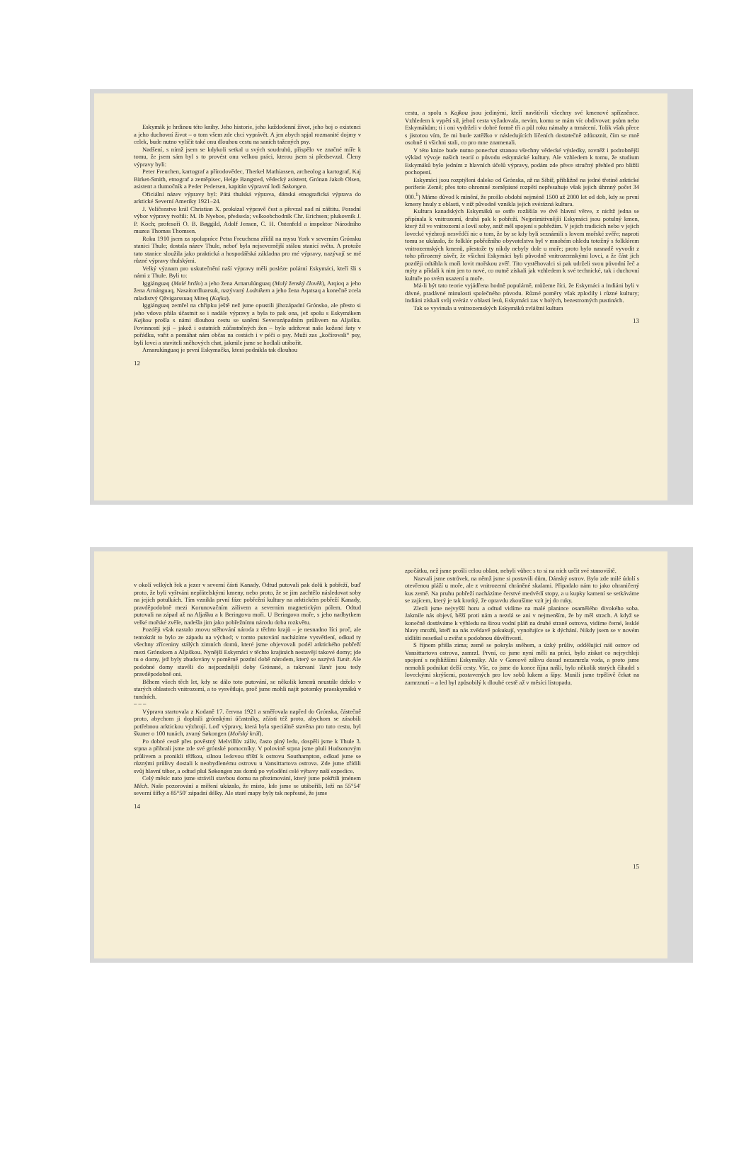Eskymák je hrdinou této knihy. Jeho historie, jeho každodenní život, jeho boj o existenci a jeho duchovní život – o tom všem zde chci vyprávět. A jen abych spjal rozmanité dojmy v celek, bude nutno vylíčit také onu dlouhou cestu na saních tažených psy.
Nadšení, s nímž jsem se kdykoli setkal u svých soudruhů, přispělo ve značné míře k tomu, že jsem sám byl s to provést onu velkou práci, kterou jsem si předsevzal. Členy výpravy byli:
Peter Freuchen, kartograf a přírodovědec, Therkel Mathiassen, archeolog a kartograf, Kaj Birket-Smith, etnograf a zeměpisec, Helge Bangsted, vědecký asistent, Grónan Jakob Olsen, asistent a tlumočník a Peder Pedersen, kapitán výpravní lodi Søkongen.
Oficiální název výpravy byl: Pátá thulská výprava, dánská etnografická výprava do arktické Severní Ameriky 1921–24.
J. Veličenstvo král Christian X. prokázal výpravě čest a převzal nad ní záštitu. Poradní výbor výpravy tvořili: M. Ib Nyeboe, předseda; velkoobchodník Chr. Erichsen; plukovník J. P. Koch; profesoři O. B. Bøggild, Adolf Jensen, C. H. Ostenfeld a inspektor Národního muzea Thomas Thomsen.
Roku 1910 jsem za spolupráce Petra Freuchena zřídil na mysu York v severním Grónsku stanici Thule; dostala název Thule, neboť byla nejsevernější stálou stanicí světa. A protože tato stanice sloužila jako praktická a hospodářská základna pro mé výpravy, nazývají se mé různé výpravy thulskými.
Velký význam pro uskutečnění naší výpravy měli posléze polární Eskymáci, kteří šli s námi z Thule. Byli to:
Iggiánguaq (Malé hrdlo) a jeho žena Arnarulúnguaq (Malý ženský člověk), Arqioq a jeho žena Arnánguaq, Nasaitordluarsuk, nazývaný Lodníkem a jeho žena Aqatsaq a konečně zcela mladistvý Qâvigarssuaq Miteq (Kajka).
Iggiánguaq zemřel na chřipku ještě než jsme opustili jihozápadní Grónsko, ale přesto si jeho vdova přála účastnit se i nadále výpravy a byla to pak ona, jež spolu s Eskymákem Kajkou prošla s námi dlouhou cestu se saněmi Severozápadním průlivem na Aljašku. Povinností její – jakož i ostatních zúčastněných žen – bylo udržovat naše kožené šaty v pořádku, vařit a pomáhat nám občas na cestách i v péči o psy. Muži zas „kočírovali“ psy, byli lovci a staviteli sněhových chat, jakmile jsme se hodlali utábořit.
Arnarulúnguaq je první Eskymačka, která podnikla tak dlouhou
12
cestu, a spolu s Kajkou jsou jedinými, kteří navštívili všechny své kmenové spřízněnce. Vzhledem k vypětí sil, jehož cesta vyžadovala, nevím, komu se mám víc obdivovat: psům nebo Eskymákům; ti i oni vydrželi v dobré formě tři a půl roku námahy a trmácení. Tolik však přece s jistotou vím, že mi bude zatěžko v následujících líčeních dostatečně zdůraznit, čím se mně osobně ti všichni stali, co pro mne znamenali.
V této knize bude nutno ponechat stranou všechny vědecké výsledky, rovněž i podrobnější výklad vývoje našich teorií o původu eskymácké kultury. Ale vzhledem k tomu, že studium Eskymáků bylo jedním z hlavních účelů výpravy, podám zde přece stručný přehled pro bližší pochopení.
Eskymáci jsou rozptýleni daleko od Grónska, až na Sibiř, přibližně na jedné třetině arktické periferie Země; přes toto ohromné zeměpisné rozpětí nepřesahuje však jejich úhrnný počet 34 000.<sup>1</sup>) Máme důvod k mínění, že prošlo období nejméně 1500 až 2000 let od dob, kdy se první kmeny hnuly z oblasti, v níž původně vznikla jejich svérázná kultura.
Kultura kanadských Eskymáků se ostře rozlišila ve dvě hlavní větve, z nichž jedna se připínala k vnitrozemí, druhá pak k pobřeží. Nejprimitivnější Eskymáci jsou potulný kmen, který žil ve vnitrozemí a lovil soby, aniž měl spojení s pobřežím. V jejich tradicích nebo v jejich lovecké výzbroji nesvědčí nic o tom, že by se kdy byli seznámili s lovem mořské zvěře; naproti tomu se ukázalo, že folklór pobřežního obyvatelstva byl v mnohém ohledu totožný s folklórem vnitrozemských kmenů, přestože ty nikdy nebyly dole u moře; proto bylo nasnadě vyvodit z toho přirozený závěr, že všichni Eskymáci byli původně vnitrozemskými lovci, a že část jich později odtáhla k moři lovit mořskou zvěř. Tito vystěhovalci si pak udrželi svou původní řeč a mýty a přidali k nim jen to nové, co nutně získali jak vzhledem k své technické, tak i duchovní kultuře po svém usazení u moře.
Má-li být tato teorie vyjádřena hodně populárně, můžeme říci, že Eskymáci a Indiáni byli v dávné, pradávné minulosti společného původu. Různé poměry však zplodily i různé kultury; Indiáni získali svůj svéráz v oblasti lesů, Eskymáci zas v holých, bezestromých pustinách.
Tak se vyvinula u vnitrozemských Eskymáků zvláštní kultura
13
v okolí velkých řek a jezer v severní části Kanady. Odtud putovali pak dolů k pobřeží, buď proto, že byli vyštváni nepřátelskými kmeny, nebo proto, že se jim zachtělo následovat soby na jejich potulkách. Tím vznikla první fáze pobřežní kultury na arktickém pobřeží Kanady, pravděpodobně mezi Korunovačním zálivem a severním magnetickým pólem. Odtud putovali na západ až na Aljašku a k Beringovu moři. U Beringova moře, s jeho nadbytkem velké mořské zvěře, nadešla jim jako pobřežnímu národu doba rozkvětu.
Později však nastalo znovu stěhování národa z těchto krajů – je nesnadno říci proč, ale tentokrát to bylo ze západu na východ; v tomto putování nacházíme vysvětlení, odkud ty všechny zříceniny stálých zimních domů, které jsme objevovali podél arktického pobřeží mezi Grónskem a Aljaškou. Nynější Eskymáci v těchto krajinách nestavějí takové domy; jde tu o domy, jež byly zbudovány v poměrně pozdní době národem, který se nazývá Tunit. Ale podobné domy stavěli do nejpozdnější doby Grónané, a takzvaní Tunit jsou tedy pravděpodobně oni.
Během všech těch let, kdy se dálo toto putování, se několik kmenů neustále drželo v starých oblastech vnitrozemí, a to vysvětluje, proč jsme mohli najít potomky praeskymáků v tundrách.
– – –
Výprava startovala z Kodaně 17. června 1921 a směřovala napřed do Grónska, částečně proto, abychom ji doplnili grónskými účastníky, zčásti též proto, abychom se zásobili potřebnou arktickou výzbrojí. Loď výpravy, která byla speciálně stavěna pro tuto cestu, byl škuner o 100 tunách, zvaný Søkongen (Mořský král).
Po dobré cestě přes pověstný Melvillův záliv, často plný ledu, dospěli jsme k Thule 3. srpna a přibrali jsme zde své grónské pomocníky. V polovině srpna jsme pluli Hudsonovým průlivem a pronikli těžkou, silnou ledovou tříští k ostrovu Southampton, odkud jsme se různými průlivy dostali k neobydlenému ostrovu u Vansittartova ostrova. Zde jsme zřídili svůj hlavní tábor, a odtud plul Søkongen zas domů po vylodění celé výbavy naší expedice.
Celý měsíc nato jsme strávili stavbou domu na přezimování, který jsme pokřtili jménem Měch. Naše pozorování a měření ukázalo, že místo, kde jsme se utábořili, leží na 55°54′ severní šířky a 85°50′ západní délky. Ale staré mapy byly tak nepřesné, že jsme
14
zpočátku, než jsme prošli celou oblast, nebyli vůbec s to si na nich určit své stanoviště.
Nazvali jsme ostrůvek, na němž jsme si postavili dům, Dánský ostrov. Bylo zde milé údolí s otevřenou pláží u moře, ale z vnitrozemí chráněné skalami. Připadalo nám to jako ohraničený kus země. Na pruhu pobřeží nacházíme čerstvé medvědí stopy, a u kupky kamení se setkáváme se zajícem, který je tak krotký, že opravdu zkoušíme vzít jej do ruky.
Zlezli jsme nejvyšší horu a odtud vidíme na malé planince osamělého divokého soba. Jakmile nás objeví, běží proti nám a nezdá se ani v nejmenším, že by měl strach. A když se konečně dostáváme k výhledu na širou vodní pláň na druhé straně ostrova, vidíme černé, lesklé hlavy mrožů, kteří na nás zvědavě pokukují, vynořujíce se k dýchání. Nikdy jsem se v novém sídlišti nesetkal u zvířat s podobnou důvěřivostí.
S říjnem přišla zima; země se pokryla sněhem, a úzký průliv, oddělující náš ostrov od Vansittartova ostrova, zamrzl. První, co jsme nyní měli na práci, bylo získat co nejrychleji spojení s nejbližšími Eskymáky. Ale v Goreově zálivu dosud nezamrzla voda, a proto jsme nemohli podnikat delší cesty. Vše, co jsme do konce října našli, bylo několik starých čihadel s loveckými skrýšemi, postavených pro lov sobů lukem a šípy. Musili jsme trpělivě čekat na zamrznutí – a led byl způsobilý k dlouhé cestě až v měsíci listopadu.
15